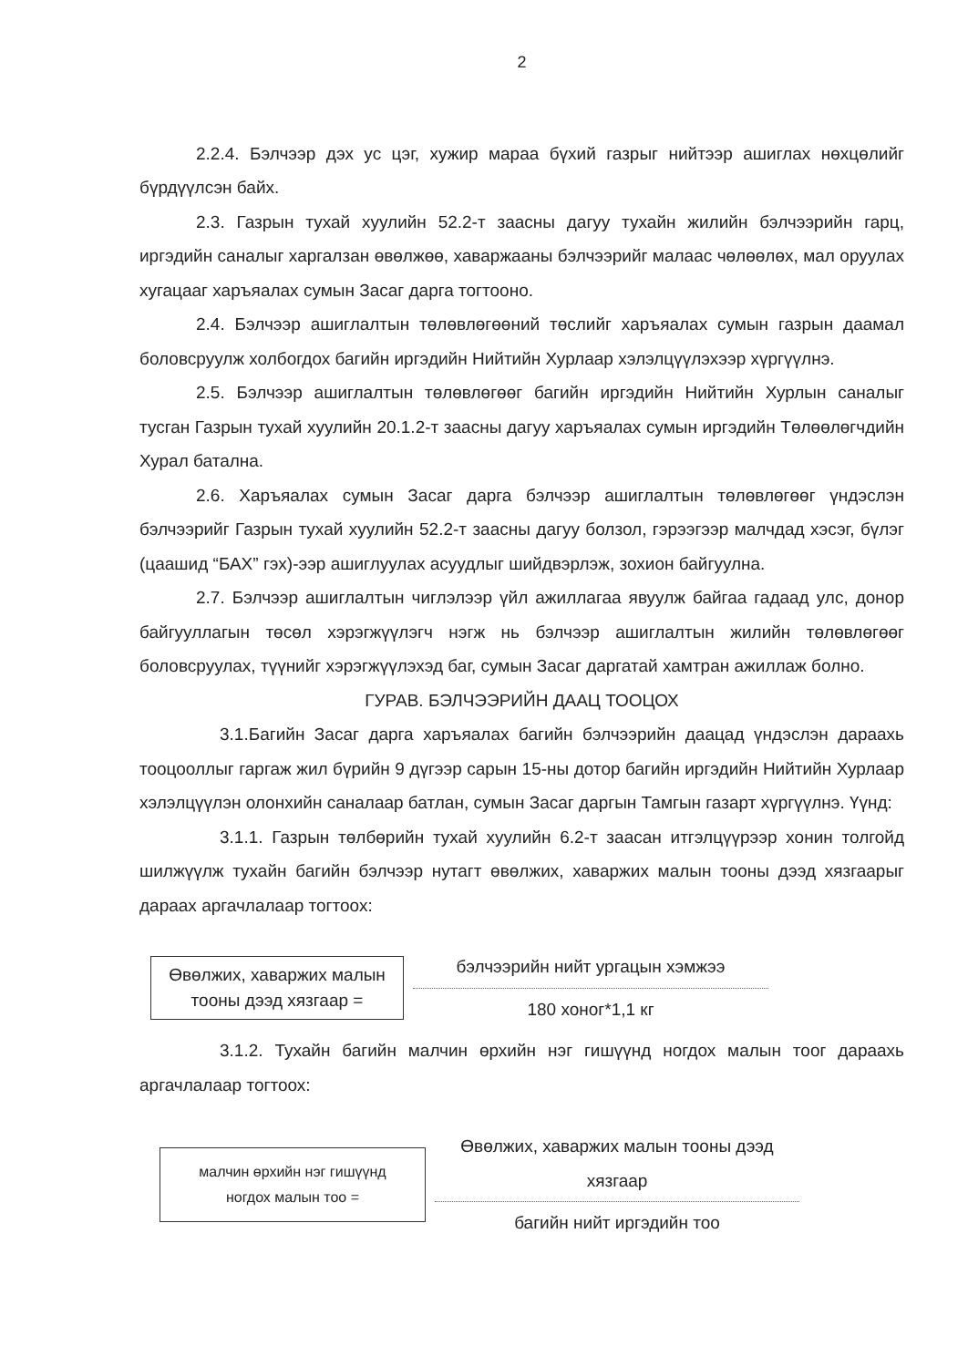2
2.2.4. Бэлчээр дэх ус цэг, хужир мараа бүхий газрыг нийтээр ашиглах нөхцөлийг бүрдүүлсэн байх.
2.3. Газрын тухай хуулийн 52.2-т заасны дагуу тухайн жилийн бэлчээрийн гарц, иргэдийн саналыг харгалзан өвөлжөө, хаваржааны бэлчээрийг малаас чөлөөлөх, мал оруулах хугацааг харъяалах сумын Засаг дарга тогтооно.
2.4. Бэлчээр ашиглалтын төлөвлөгөөний төслийг харъяалах сумын газрын даамал боловсруулж холбогдох багийн иргэдийн Нийтийн Хурлаар хэлэлцүүлэхээр хүргүүлнэ.
2.5. Бэлчээр ашиглалтын төлөвлөгөөг багийн иргэдийн Нийтийн Хурлын саналыг тусган Газрын тухай хуулийн 20.1.2-т заасны дагуу харъяалах сумын иргэдийн Төлөөлөгчдийн Хурал батална.
2.6. Харъяалах сумын Засаг дарга бэлчээр ашиглалтын төлөвлөгөөг үндэслэн бэлчээрийг Газрын тухай хуулийн 52.2-т заасны дагуу болзол, гэрээгээр малчдад хэсэг, бүлэг (цаашид “БАХ” гэх)-ээр ашиглуулах асуудлыг шийдвэрлэж, зохион байгуулна.
2.7. Бэлчээр ашиглалтын чиглэлээр үйл ажиллагаа явуулж байгаа гадаад улс, донор байгууллагын төсөл хэрэгжүүлэгч нэгж нь бэлчээр ашиглалтын жилийн төлөвлөгөөг боловсруулах, түүнийг хэрэгжүүлэхэд баг, сумын Засаг даргатай хамтран ажиллаж болно.
ГУРАВ. БЭЛЧЭЭРИЙН ДААЦ ТООЦОХ
3.1.Багийн Засаг дарга харъяалах багийн бэлчээрийн даацад үндэслэн дараахь тооцооллыг гаргаж жил бүрийн 9 дүгээр сарын 15-ны дотор багийн иргэдийн Нийтийн Хурлаар хэлэлцүүлэн олонхийн саналаар батлан, сумын Засаг даргын Тамгын газарт хүргүүлнэ. Үүнд:
3.1.1. Газрын төлбөрийн тухай хуулийн 6.2-т заасан итгэлцүүрээр хонин толгойд шилжүүлж тухайн багийн бэлчээр нутагт өвөлжих, хаваржих малын тооны дээд хязгаарыг дараах аргачлалаар тогтоох:
Өвөлжих, хаваржих малын тооны дээд хязгаар =
бэлчээрийн нийт ургацын хэмжээ
180 хоног*1,1 кг
3.1.2. Тухайн багийн малчин өрхийн нэг гишүүнд ногдох малын тоог дараахь аргачлалаар тогтоох:
малчин өрхийн нэг гишүүнд ногдох малын тоо =
Өвөлжих, хаваржих малын тооны дээд хязгаар
багийн нийт иргэдийн тоо